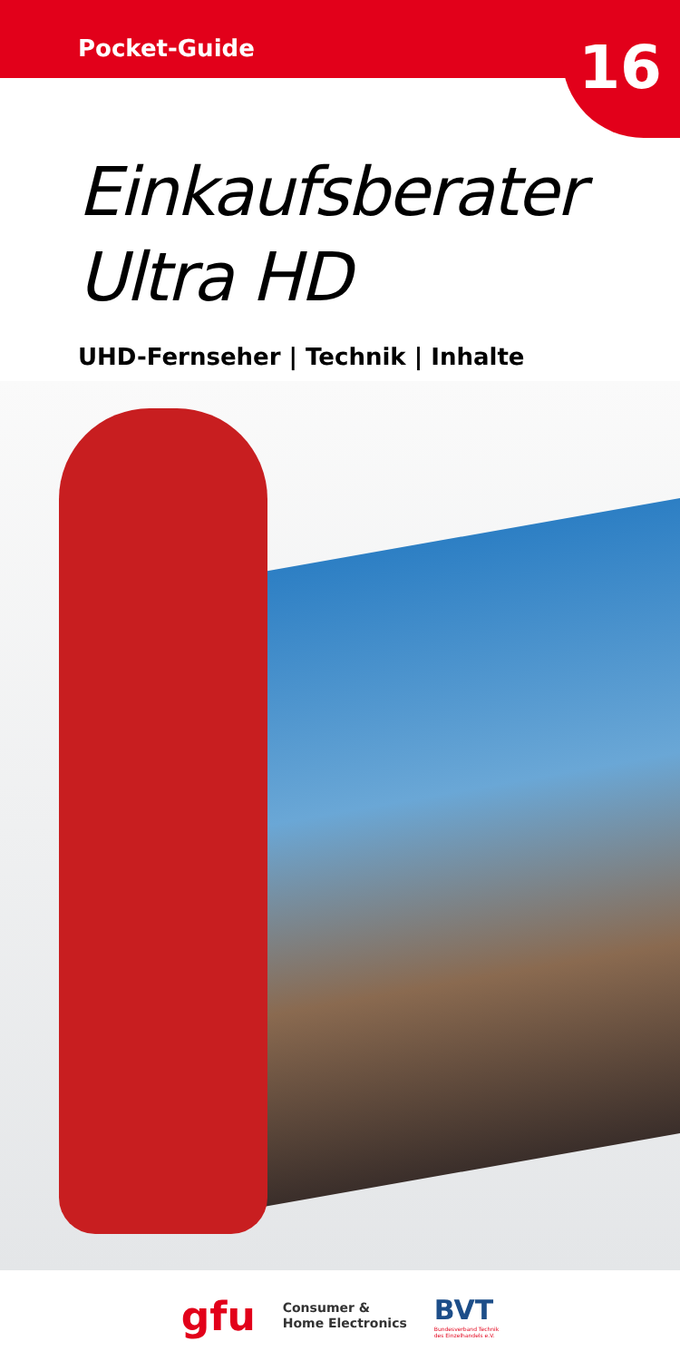Pocket-Guide
16
Einkaufsberater
Ultra HD
UHD-Fernseher | Technik | Inhalte
gfu
Consumer &
Home Electronics
BVT
Bundesverband Technik
des Einzelhandels e.V.